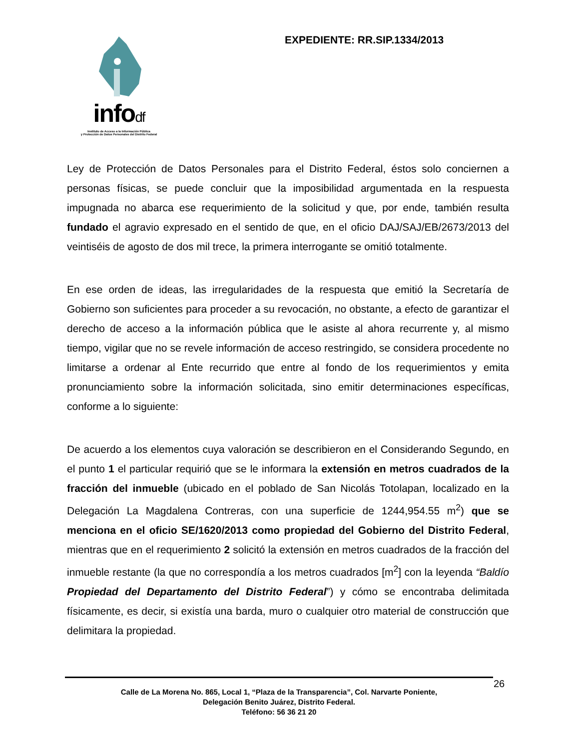infodf
Instituto de Acceso a la Información Pública
y Protección de Datos Personales del Distrito Federal
EXPEDIENTE: RR.SIP.1334/2013
Ley de Protección de Datos Personales para el Distrito Federal, éstos solo conciernen a personas físicas, se puede concluir que la imposibilidad argumentada en la respuesta impugnada no abarca ese requerimiento de la solicitud y que, por ende, también resulta fundado el agravio expresado en el sentido de que, en el oficio DAJ/SAJ/EB/2673/2013 del veintiséis de agosto de dos mil trece, la primera interrogante se omitió totalmente.
En ese orden de ideas, las irregularidades de la respuesta que emitió la Secretaría de Gobierno son suficientes para proceder a su revocación, no obstante, a efecto de garantizar el derecho de acceso a la información pública que le asiste al ahora recurrente y, al mismo tiempo, vigilar que no se revele información de acceso restringido, se considera procedente no limitarse a ordenar al Ente recurrido que entre al fondo de los requerimientos y emita pronunciamiento sobre la información solicitada, sino emitir determinaciones específicas, conforme a lo siguiente:
De acuerdo a los elementos cuya valoración se describieron en el Considerando Segundo, en el punto 1 el particular requirió que se le informara la extensión en metros cuadrados de la fracción del inmueble (ubicado en el poblado de San Nicolás Totolapan, localizado en la Delegación La Magdalena Contreras, con una superficie de 1244,954.55 m<sup>2</sup>) que se menciona en el oficio SE/1620/2013 como propiedad del Gobierno del Distrito Federal, mientras que en el requerimiento 2 solicitó la extensión en metros cuadrados de la fracción del inmueble restante (la que no correspondía a los metros cuadrados [m<sup>2</sup>] con la leyenda “Baldío Propiedad del Departamento del Distrito Federal”) y cómo se encontraba delimitada físicamente, es decir, si existía una barda, muro o cualquier otro material de construcción que delimitara la propiedad.
Calle de La Morena No. 865, Local 1, “Plaza de la Transparencia”, Col. Narvarte Poniente,
Delegación Benito Juárez, Distrito Federal.
Teléfono: 56 36 21 20
26